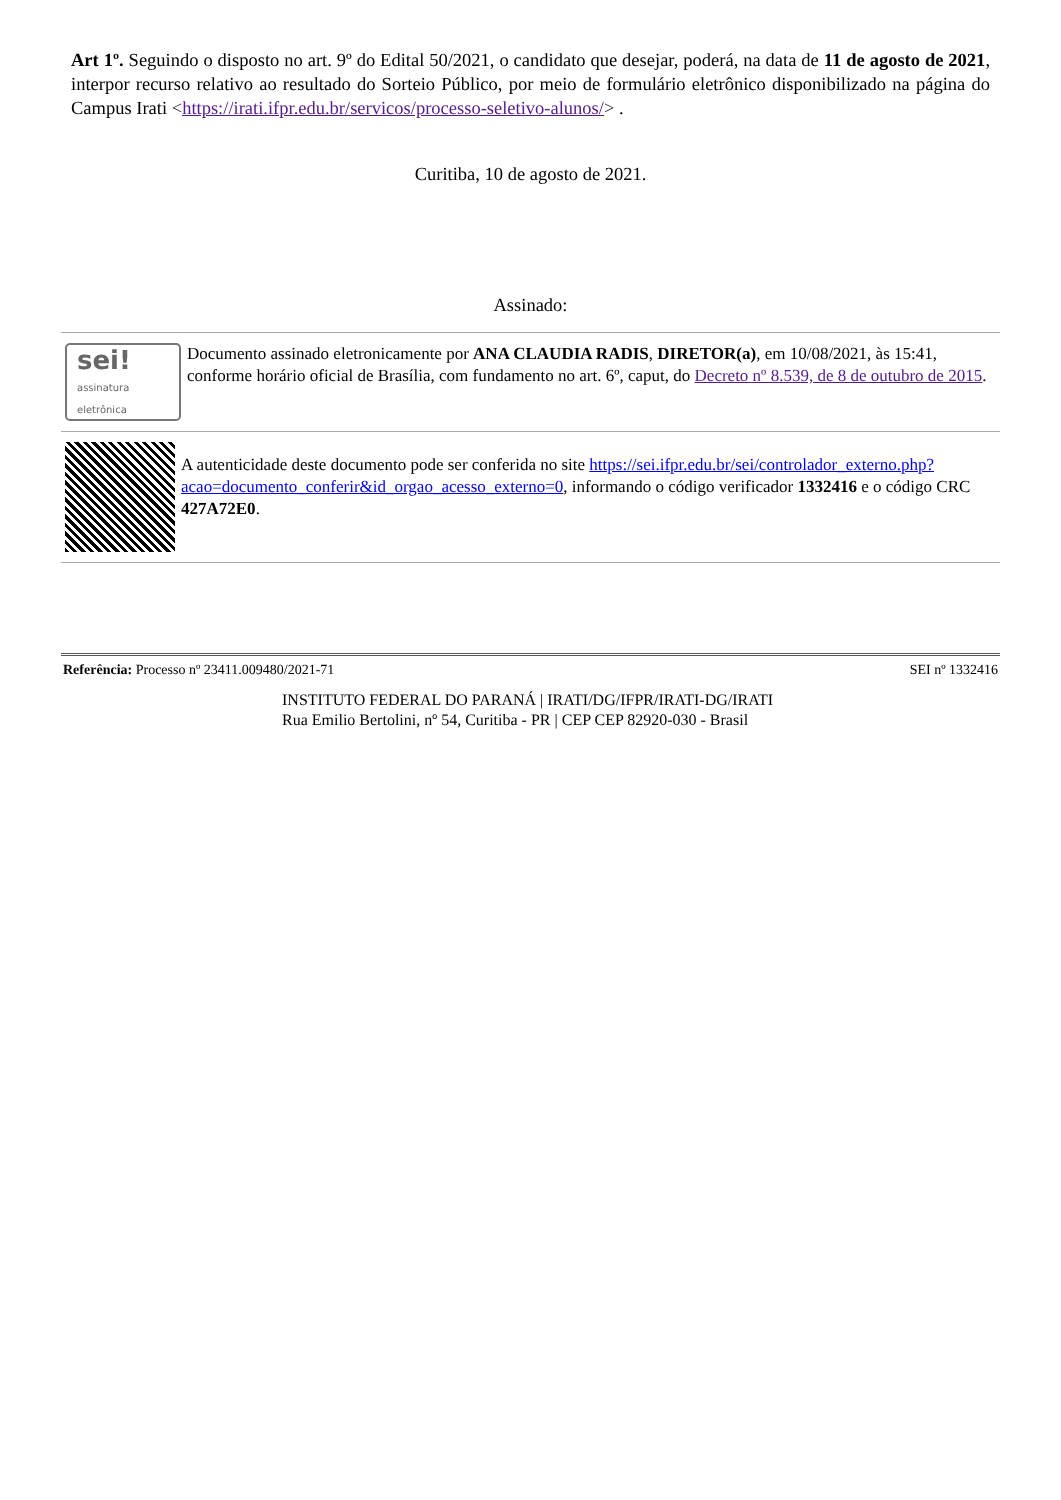Art 1º. Seguindo o disposto no art. 9º do Edital 50/2021, o candidato que desejar, poderá, na data de 11 de agosto de 2021, interpor recurso relativo ao resultado do Sorteio Público, por meio de formulário eletrônico disponibilizado na página do Campus Irati <https://irati.ifpr.edu.br/servicos/processo-seletivo-alunos/> .
Curitiba, 10 de agosto de 2021.
Assinado:
sei!
assinatura eletrônica
Documento assinado eletronicamente por ANA CLAUDIA RADIS, DIRETOR(a), em 10/08/2021, às 15:41, conforme horário oficial de Brasília, com fundamento no art. 6º, caput, do Decreto nº 8.539, de 8 de outubro de 2015.
A autenticidade deste documento pode ser conferida no site https://sei.ifpr.edu.br/sei/controlador_externo.php?acao=documento_conferir&id_orgao_acesso_externo=0, informando o código verificador 1332416 e o código CRC 427A72E0.
Referência: Processo nº 23411.009480/2021-71 SEI nº 1332416
INSTITUTO FEDERAL DO PARANÁ | IRATI/DG/IFPR/IRATI-DG/IRATI
Rua Emilio Bertolini, nº 54, Curitiba - PR | CEP CEP 82920-030 - Brasil